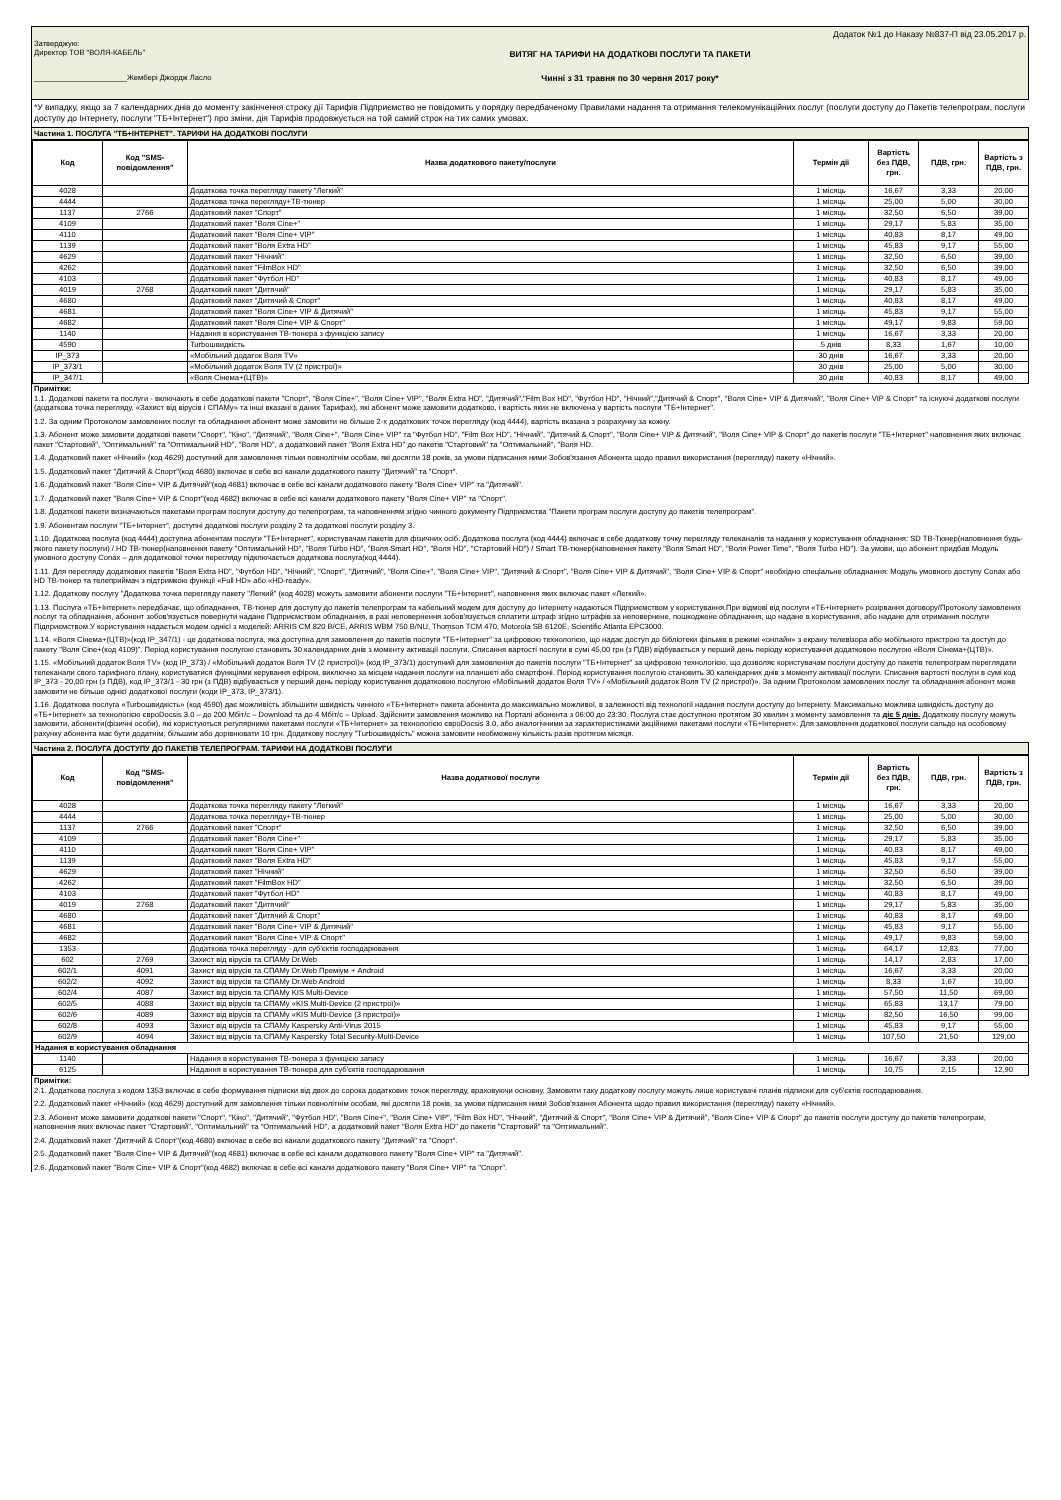Додаток №1 до Наказу №837-П від 23.05.2017 р.
Затверджую:
Директор ТОВ "ВОЛЯ-КАБЕЛЬ"
ВИТЯГ НА ТАРИФИ НА ДОДАТКОВІ ПОСЛУГИ ТА ПАКЕТИ
______________________Жембері Джордж Ласло Чинні з 31 травня по 30 червня 2017 року*
*У випадку, якщо за 7 календарних днів до моменту закінчення строку дії Тарифів Підприємство не повідомить у порядку передбаченому Правилами надання та отримання телекомунікаційних послуг (послуги доступу до Пакетів телепрограм, послуги доступу до Інтернету, послуги "ТБ+Інтернет") про зміни, дія Тарифів продовжується на той самий строк на тих самих умовах.
Частина 1. ПОСЛУГА "ТБ+ІНТЕРНЕТ". ТАРИФИ НА ДОДАТКОВІ ПОСЛУГИ
| Код | Код "SMS-повідомлення" | Назва додаткового пакету/послуги | Термін дії | Вартість без ПДВ, грн. | ПДВ, грн. | Вартість з ПДВ, грн. |
| --- | --- | --- | --- | --- | --- | --- |
| 4028 | | Додаткова точка перегляду пакету "Легкий" | 1 місяць | 16,67 | 3,33 | 20,00 |
| 4444 | | Додаткова точка перегляду+ТВ-тюнер | 1 місяць | 25,00 | 5,00 | 30,00 |
| 1137 | 2766 | Додатковий пакет "Спорт" | 1 місяць | 32,50 | 6,50 | 39,00 |
| 4109 | | Додатковий пакет "Воля Cine+" | 1 місяць | 29,17 | 5,83 | 35,00 |
| 4110 | | Додатковий пакет "Воля Cine+ VIP" | 1 місяць | 40,83 | 8,17 | 49,00 |
| 1139 | | Додатковий пакет "Воля Extra HD" | 1 місяць | 45,83 | 9,17 | 55,00 |
| 4629 | | Додатковий пакет "Нічний" | 1 місяць | 32,50 | 6,50 | 39,00 |
| 4262 | | Додатковий пакет "FilmBox HD" | 1 місяць | 32,50 | 6,50 | 39,00 |
| 4103 | | Додатковий пакет "Футбол HD" | 1 місяць | 40,83 | 8,17 | 49,00 |
| 4019 | 2768 | Додатковий пакет "Дитячий" | 1 місяць | 29,17 | 5,83 | 35,00 |
| 4680 | | Додатковий пакет "Дитячий & Спорт" | 1 місяць | 40,83 | 8,17 | 49,00 |
| 4681 | | Додатковий пакет "Воля Cine+ VIP & Дитячий" | 1 місяць | 45,83 | 9,17 | 55,00 |
| 4682 | | Додатковий пакет "Воля Cine+ VIP & Спорт" | 1 місяць | 49,17 | 9,83 | 59,00 |
| 1140 | | Надання в користування ТВ-тюнера з функцією запису | 1 місяць | 16,67 | 3,33 | 20,00 |
| 4590 | | Turboшвидкість | 5 днів | 8,33 | 1,67 | 10,00 |
| IP_373 | | «Мобільний додаток Воля TV» | 30 днів | 16,67 | 3,33 | 20,00 |
| IP_373/1 | | «Мобільний додаток Воля TV (2 пристрої)» | 30 днів | 25,00 | 5,00 | 30,00 |
| IP_347/1 | | «Воля Сінема+(ЦТВ)» | 30 днів | 40,83 | 8,17 | 49,00 |
Примітки:
1.1. Додаткові пакети та послуги - включають в себе додаткові пакети "Спорт", "Воля Cine+", "Воля Cine+ VIP", "Воля Extra HD", "Дитячий","Film Box HD", "Футбол HD", "Нічний","Дитячий & Спорт", "Воля Cine+ VIP & Дитячий", "Воля Cine+ VIP & Спорт" та існуючі додаткові послуги (додаткова точка перегляду, «Захист від вірусів і СПАМу» та інші вказані в даних Тарифах), які абонент може замовити додатково, і вартість яких не включена у вартість послуги "ТБ+Інтернет".
1.2. За одним Протоколом замовлених послуг та обладнання абонент може замовити не більше 2-х додаткових точок перегляду (код 4444), вартість вказана з розрахунку за кожну.
1.3. Абонент може замовити додаткові пакети "Спорт", "Кіно", "Дитячий", "Воля Cine+", "Воля Cine+ VIP" та "Футбол HD", "Film Box HD", "Нічний", "Дитячий & Спорт", "Воля Cine+ VIP & Дитячий", "Воля Cine+ VIP & Спорт" до пакетів послуги "ТБ+Інтернет" наповнення яких включає пакет "Стартовий", "Оптимальний" та "Оптимальний HD", "Воля HD", а додатковий пакет "Воля Extra HD" до пакетів "Стартовий" та "Оптимальний", "Воля HD.
1.4. Додатковий пакет «Нічний» (код 4629) доступний для замовлення тільки повнолітнім особам, які досягли 18 років, за умови підписання ними Зобов'язання Абонента щодо правил використання (перегляду) пакету «Нічний».
1.5. Додатковий пакет "Дитячий & Спорт"(код 4680) включає в себе всі канали додаткового пакету "Дитячий" та "Спорт".
1.6. Додатковий пакет "Воля Cine+ VIP & Дитячий"(код 4681) включає в себе всі канали додаткового пакету "Воля Cine+ VIP" та "Дитячий".
1.7. Додатковий пакет "Воля Cine+ VIP & Спорт"(код 4682) включає в себе всі канали додаткового пакету "Воля Cine+ VIP" та "Спорт".
1.8. Додаткові пакети визначаються пакетами програм послуги доступу до телепрограм, та наповненням згідно чинного документу Підприємства "Пакети програм послуги доступу до пакетів телепрограм".
1.9. Абонентам послуги "ТБ+Інтернет", доступні додаткові послуги розділу 2 та додаткові послуги розділу 3.
1.10. Додаткова послуга (код 4444) доступна абонентам послуги "ТБ+Інтернет", користувачам пакетів для фізичних осіб. Додаткова послуга (код 4444) включає в себе додаткову точку перегляду телеканалів та надання у користування обладнання: SD ТВ-Тюнер(наповнення будь-якого пакету послуги) / HD ТВ-тюнер(наповнення пакету "Оптимальний HD", "Воля Turbo HD", "Воля Smart HD", "Воля HD", "Стартовий HD") / Smart ТВ-тюнер(наповнення пакету "Воля Smart HD", "Воля Power Time", "Воля Turbo HD"). За умови, що абонент придбав Модуль умовного доступу Conax – для додаткової точки перегляду підключається додаткова послуга(код 4444).
1.11. Для перегляду додаткових пакетів "Воля Extra HD", "Футбол HD", "Нічний", "Спорт", "Дитячий", "Воля Cine+", "Воля Cine+ VIP", "Дитячий & Спорт", "Воля Cine+ VIP & Дитячий", "Воля Cine+ VIP & Спорт" необхідно спеціальне обладнання: Модуль умовного доступу Conax або HD ТВ-тюнер та телеприймач з підтримкою функції «Full HD» або «HD-ready».
1.12. Додаткову послугу "Додаткова точка перегляду пакету "Легкий" (код 4028) можуть замовити абоненти послуги "ТБ+Інтернет", наповнення яких включає пакет «Легкий».
1.13. Послуга «ТБ+Інтернет» передбачає, що обладнання, ТВ-тюнер для доступу до пакетів телепрограм та кабельний модем для доступу до Інтернету надаються Підприємством у користування.При відмові від послуги «ТБ+Інтернет» розірвання договору/Протоколу замовлених послуг та обладнання, абонент зобов'язується повернути надане Підприємством обладнання, в разі неповернення зобов'язується сплатити штраф згідно штрафів за неповернене, пошкоджене обладнання, що надане в користування, або надане для отримання послуги Підприємством.У користування надається модем однієї з моделей: ARRIS CM 820 B/CE, ARRIS WBM 750 B/NU, Thomson TCM 470, Motorola SB 6120E, Scientific Atlanta EPC3000.
1.14. «Воля Сінема+(ЦТВ)»(код IP_347/1) - це додаткова послуга, яка доступна для замовлення до пакетів послуги "ТБ+Інтернет" за цифровою технологією, що надає доступ до бібліотеки фільмів в режимі «онлайн» з екрану телевізора або мобільного пристрою та доступ до пакету "Воля Cine+(код 4109)". Період користування послугою становить 30 календарних днів з моменту активації послуги. Списання вартості послуги в сумі 45,00 грн (з ПДВ) відбувається у перший день періоду користування додатковою послугою «Воля Сінема+(ЦТВ)».
1.15. «Мобільний додаток Воля TV» (код IP_373) / «Мобільний додаток Воля TV (2 пристрої)» (код IP_373/1) доступний для замовлення до пакетів послуги "ТБ+Інтернет" за цифровою технологією, що дозволяє користувачам послуги доступу до пакетів телепрограм переглядати телеканали свого тарифного плану, користуватися функціями керування ефіром, виключно за місцем надання послуги на планшеті або смартфоні. Період користування послугою становить 30 календарних днів з моменту активації послуги. Списання вартості послуги в сумі код IP_373 - 20,00 грн (з ПДВ), код IP_373/1 - 30 грн (з ПДВ) відбувається у перший день періоду користування додатковою послугою «Мобільний додаток Воля TV» / «Мобільний додаток Воля TV (2 пристрої)». За одним Протоколом замовлених послуг та обладнання абонент може замовити не більше однієї додаткової послуги (коди IP_373, IP_373/1).
1.16. Додаткова послуга «Turboшвидкість» (код 4590) дає можливість збільшити швидкість чинного «ТБ+Інтернет» пакета абонента до максимально можливої, в залежності від технології надання послуги доступу до Інтернету. Максимально можлива швидкість доступу до «ТБ+Інтернет» за технологією євроDocsis 3.0 – до 200 Мбіт/с – Download та до 4 Мбіт/с – Upload. Здійснити замовлення можливо на Порталі абонента з 06:00 до 23:30. Послуга стає доступною протягом 30 хвилин з моменту замовлення та діє 5 днів. Додаткову послугу можуть замовити, абоненти(фізичні особи), які користуються регулярними пакетами послуги «ТБ+Інтернет» за технологією євроDocsis 3.0, або аналогічними за характеристиками акційними пакетами послуги «ТБ+Інтернет». Для замовлення додаткової послуги сальдо на особовому рахунку абонента має бути додатнім, більшим або дорівнювати 10 грн. Додаткову послугу "Turboшвидкість" можна замовити необмежену кількість разів протягом місяця.
Частина 2. ПОСЛУГА ДОСТУПУ ДО ПАКЕТІВ ТЕЛЕПРОГРАМ. ТАРИФИ НА ДОДАТКОВІ ПОСЛУГИ
| Код | Код "SMS-повідомлення" | Назва додаткової послуги | Термін дії | Вартість без ПДВ, грн. | ПДВ, грн. | Вартість з ПДВ, грн. |
| --- | --- | --- | --- | --- | --- | --- |
| 4028 | | Додаткова точка перегляду пакету "Легкий" | 1 місяць | 16,67 | 3,33 | 20,00 |
| 4444 | | Додаткова точка перегляду+ТВ-тюнер | 1 місяць | 25,00 | 5,00 | 30,00 |
| 1137 | 2766 | Додатковий пакет "Спорт" | 1 місяць | 32,50 | 6,50 | 39,00 |
| 4109 | | Додатковий пакет "Воля Cine+" | 1 місяць | 29,17 | 5,83 | 35,00 |
| 4110 | | Додатковий пакет "Воля Cine+ VIP" | 1 місяць | 40,83 | 8,17 | 49,00 |
| 1139 | | Додатковий пакет "Воля Extra HD" | 1 місяць | 45,83 | 9,17 | 55,00 |
| 4629 | | Додатковий пакет "Нічний" | 1 місяць | 32,50 | 6,50 | 39,00 |
| 4262 | | Додатковий пакет "FilmBox HD" | 1 місяць | 32,50 | 6,50 | 39,00 |
| 4103 | | Додатковий пакет "Футбол HD" | 1 місяць | 40,83 | 8,17 | 49,00 |
| 4019 | 2768 | Додатковий пакет "Дитячий" | 1 місяць | 29,17 | 5,83 | 35,00 |
| 4680 | | Додатковий пакет "Дитячий & Спорт" | 1 місяць | 40,83 | 8,17 | 49,00 |
| 4681 | | Додатковий пакет "Воля Cine+ VIP & Дитячий" | 1 місяць | 45,83 | 9,17 | 55,00 |
| 4682 | | Додатковий пакет "Воля Cine+ VIP & Спорт" | 1 місяць | 49,17 | 9,83 | 59,00 |
| 1353 | | Додаткова точка перегляду - для суб'єктів господарювання | 1 місяць | 64,17 | 12,83 | 77,00 |
| 602 | 2769 | Захист від вірусів та СПАМу Dr.Web | 1 місяць | 14,17 | 2,83 | 17,00 |
| 602/1 | 4091 | Захист від вірусів та СПАМу Dr.Web Преміум + Android | 1 місяць | 16,67 | 3,33 | 20,00 |
| 602/2 | 4092 | Захист від вірусів та СПАМу Dr.Web Android | 1 місяць | 8,33 | 1,67 | 10,00 |
| 602/4 | 4087 | Захист від вірусів та СПАМу KIS Multi-Device | 1 місяць | 57,50 | 11,50 | 69,00 |
| 602/5 | 4088 | Захист від вірусів та СПАМу «KIS Multi-Device (2 пристрої)» | 1 місяць | 65,83 | 13,17 | 79,00 |
| 602/6 | 4089 | Захист від вірусів та СПАМу «KIS Multi-Device (3 пристрої)» | 1 місяць | 82,50 | 16,50 | 99,00 |
| 602/8 | 4093 | Захист від вірусів та СПАМу Kaspersky Anti-Virus 2015 | 1 місяць | 45,83 | 9,17 | 55,00 |
| 602/9 | 4094 | Захист від вірусів та СПАМу Kaspersky Total Security-Multi-Device | 1 місяць | 107,50 | 21,50 | 129,00 |
| Надання в користування обладнання | | | | | | |
| 1140 | | Надання в користування ТВ-тюнера з функцією запису | 1 місяць | 16,67 | 3,33 | 20,00 |
| 6125 | | Надання в користування ТВ-тюнера для суб'єктів господарювання | 1 місяць | 10,75 | 2,15 | 12,90 |
Примітки:
2.1. Додаткова послуга з кодом 1353 включає в себе формування підписки від двох до сорока додаткових точок перегляду, враховуючи основну. Замовити таку додаткову послугу можуть лише користувачі планів підписки для суб'єктів господарювання.
2.2. Додатковий пакет «Нічний» (код 4629) доступний для замовлення тільки повнолітнім особам, які досягли 18 років, за умови підписання ними Зобов'язання Абонента щодо правил використання (перегляду) пакету «Нічний».
2.3. Абонент може замовити додаткові пакети "Спорт", "Кіно", "Дитячий", "Футбол HD", "Воля Cine+", "Воля Cine+ VIP", "Film Box HD", "Нічний", "Дитячий & Спорт", "Воля Cine+ VIP & Дитячий", "Воля Cine+ VIP & Спорт" до пакетів послуги доступу до пакетів телепрограм, наповнення яких включає пакет "Стартовий", "Оптимальний" та "Оптимальний HD", а додатковий пакет "Воля Extra HD" до пакетів "Стартовий" та "Оптимальний".
2.4. Додатковий пакет "Дитячий & Спорт"(код 4680) включає в себе всі канали додаткового пакету "Дитячий" та "Спорт".
2.5. Додатковий пакет "Воля Cine+ VIP & Дитячий"(код 4681) включає в себе всі канали додаткового пакету "Воля Cine+ VIP" та "Дитячий".
2.6. Додатковий пакет "Воля Cine+ VIP & Спорт"(код 4682) включає в себе всі канали додаткового пакету "Воля Cine+ VIP" та "Спорт".